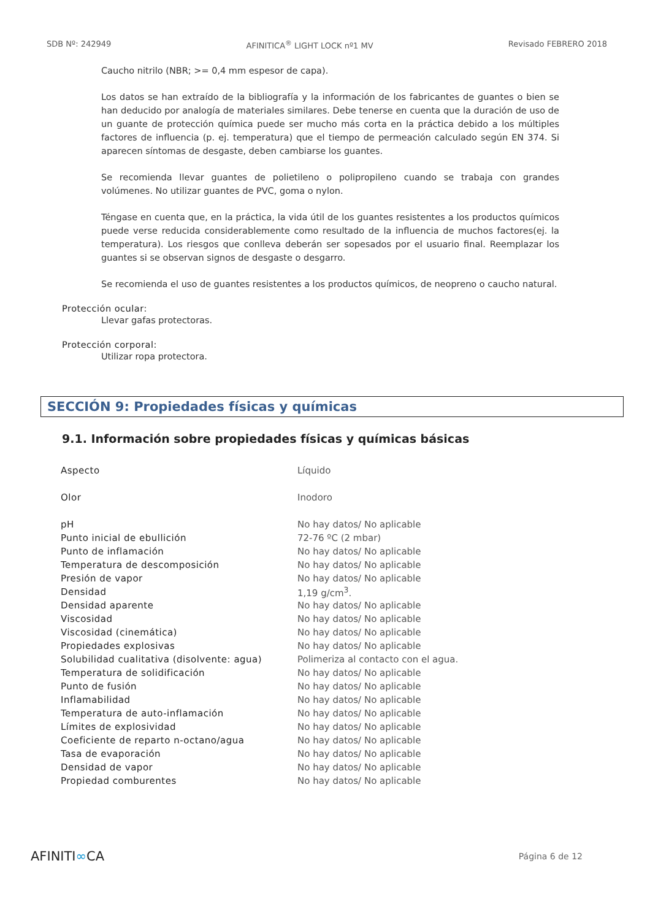SDB Nº: 242949 AFINITICA<sup>®</sup> LIGHT LOCK nº1 MV Revisado FEBRERO 2018
Caucho nitrilo (NBR; >= 0,4 mm espesor de capa).
Los datos se han extraído de la bibliografía y la información de los fabricantes de guantes o bien se han deducido por analogía de materiales similares. Debe tenerse en cuenta que la duración de uso de un guante de protección química puede ser mucho más corta en la práctica debido a los múltiples factores de influencia (p. ej. temperatura) que el tiempo de permeación calculado según EN 374. Si aparecen síntomas de desgaste, deben cambiarse los guantes.
Se recomienda llevar guantes de polietileno o polipropileno cuando se trabaja con grandes volúmenes. No utilizar guantes de PVC, goma o nylon.
Téngase en cuenta que, en la práctica, la vida útil de los guantes resistentes a los productos químicos puede verse reducida considerablemente como resultado de la influencia de muchos factores(ej. la temperatura). Los riesgos que conlleva deberán ser sopesados por el usuario final. Reemplazar los guantes si se observan signos de desgaste o desgarro.
Se recomienda el uso de guantes resistentes a los productos químicos, de neopreno o caucho natural.
Protección ocular:
Llevar gafas protectoras.
Protección corporal:
Utilizar ropa protectora.
SECCIÓN 9: Propiedades físicas y químicas
9.1. Información sobre propiedades físicas y químicas básicas
| Aspecto | Líquido |
| Olor | Inodoro |
| pH | No hay datos/ No aplicable |
| Punto inicial de ebullición | 72-76 ºC (2 mbar) |
| Punto de inflamación | No hay datos/ No aplicable |
| Temperatura de descomposición | No hay datos/ No aplicable |
| Presión de vapor | No hay datos/ No aplicable |
| Densidad | 1,19 g/cm<sup>3</sup>. |
| Densidad aparente | No hay datos/ No aplicable |
| Viscosidad | No hay datos/ No aplicable |
| Viscosidad (cinemática) | No hay datos/ No aplicable |
| Propiedades explosivas | No hay datos/ No aplicable |
| Solubilidad cualitativa (disolvente: agua) | Polimeriza al contacto con el agua. |
| Temperatura de solidificación | No hay datos/ No aplicable |
| Punto de fusión | No hay datos/ No aplicable |
| Inflamabilidad | No hay datos/ No aplicable |
| Temperatura de auto-inflamación | No hay datos/ No aplicable |
| Límites de explosividad | No hay datos/ No aplicable |
| Coeficiente de reparto n-octano/agua | No hay datos/ No aplicable |
| Tasa de evaporación | No hay datos/ No aplicable |
| Densidad de vapor | No hay datos/ No aplicable |
| Propiedad comburentes | No hay datos/ No aplicable |
AFINITI∞CA Página 6 de 12